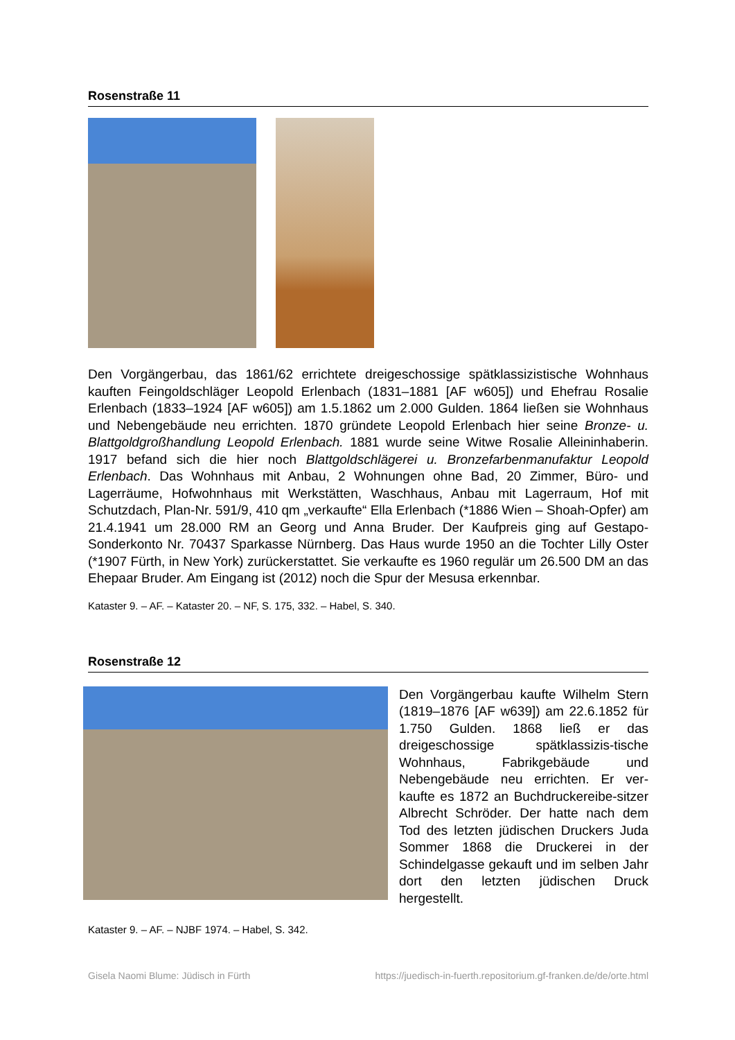Rosenstraße 11
Den Vorgängerbau, das 1861/62 errichtete dreigeschossige spätklassizistische Wohnhaus kauften Feingoldschläger Leopold Erlenbach (1831–1881 [AF w605]) und Ehefrau Rosalie Erlenbach (1833–1924 [AF w605]) am 1.5.1862 um 2.000 Gulden. 1864 ließen sie Wohnhaus und Nebengebäude neu errichten. 1870 gründete Leopold Erlenbach hier seine Bronze- u. Blattgoldgroßhandlung Leopold Erlenbach. 1881 wurde seine Witwe Rosalie Alleininhaberin. 1917 befand sich die hier noch Blattgoldschlägerei u. Bronzefarbenmanufaktur Leopold Erlenbach. Das Wohnhaus mit Anbau, 2 Wohnungen ohne Bad, 20 Zimmer, Büro- und Lagerräume, Hofwohnhaus mit Werkstätten, Waschhaus, Anbau mit Lagerraum, Hof mit Schutzdach, Plan-Nr. 591/9, 410 qm „verkaufte“ Ella Erlenbach (*1886 Wien – Shoah-Opfer) am 21.4.1941 um 28.000 RM an Georg und Anna Bruder. Der Kaufpreis ging auf Gestapo-Sonderkonto Nr. 70437 Sparkasse Nürnberg. Das Haus wurde 1950 an die Tochter Lilly Oster (*1907 Fürth, in New York) zurückerstattet. Sie verkaufte es 1960 regulär um 26.500 DM an das Ehepaar Bruder. Am Eingang ist (2012) noch die Spur der Mesusa erkennbar.
Kataster 9. – AF. – Kataster 20. – NF, S. 175, 332. – Habel, S. 340.
Rosenstraße 12
Den Vorgängerbau kaufte Wilhelm Stern (1819–1876 [AF w639]) am 22.6.1852 für 1.750 Gulden. 1868 ließ er das dreigeschossige spätklassizis-tische Wohnhaus, Fabrikgebäude und Nebengebäude neu errichten. Er ver-kaufte es 1872 an Buchdruckereibe-sitzer Albrecht Schröder. Der hatte nach dem Tod des letzten jüdischen Druckers Juda Sommer 1868 die Druckerei in der Schindelgasse gekauft und im selben Jahr dort den letzten jüdischen Druck hergestellt.
Kataster 9. – AF. – NJBF 1974. – Habel, S. 342.
Gisela Naomi Blume: Jüdisch in Fürth https://juedisch-in-fuerth.repositorium.gf-franken.de/de/orte.html